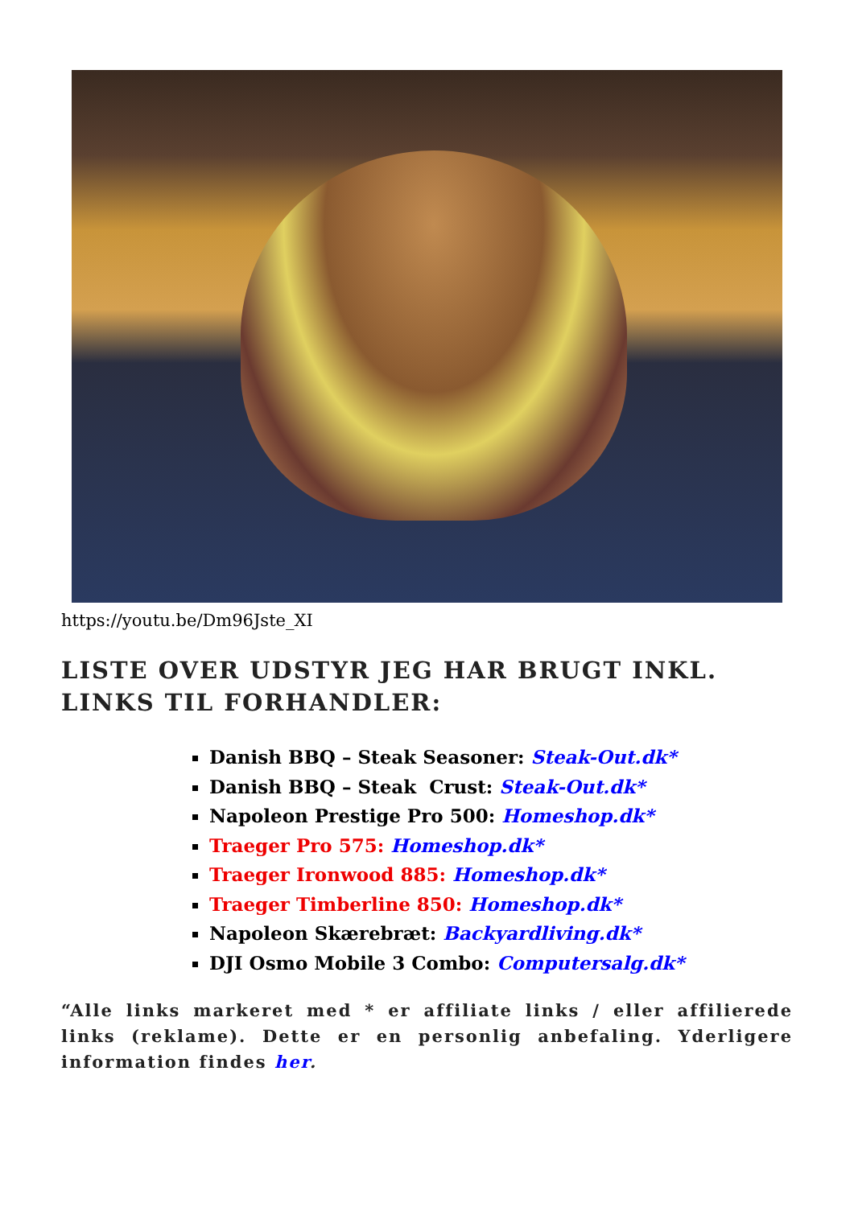https://youtu.be/Dm96Jste_XI
LISTE OVER UDSTYR JEG HAR BRUGT INKL. LINKS TIL FORHANDLER:
Danish BBQ – Steak Seasoner: Steak-Out.dk*
Danish BBQ – Steak Crust: Steak-Out.dk*
Napoleon Prestige Pro 500: Homeshop.dk*
Traeger Pro 575: Homeshop.dk*
Traeger Ironwood 885: Homeshop.dk*
Traeger Timberline 850: Homeshop.dk*
Napoleon Skærebræt: Backyardliving.dk*
DJI Osmo Mobile 3 Combo: Computersalg.dk*
“Alle links markeret med * er affiliate links / eller affilierede links (reklame). Dette er en personlig anbefaling. Yderligere information findes her.